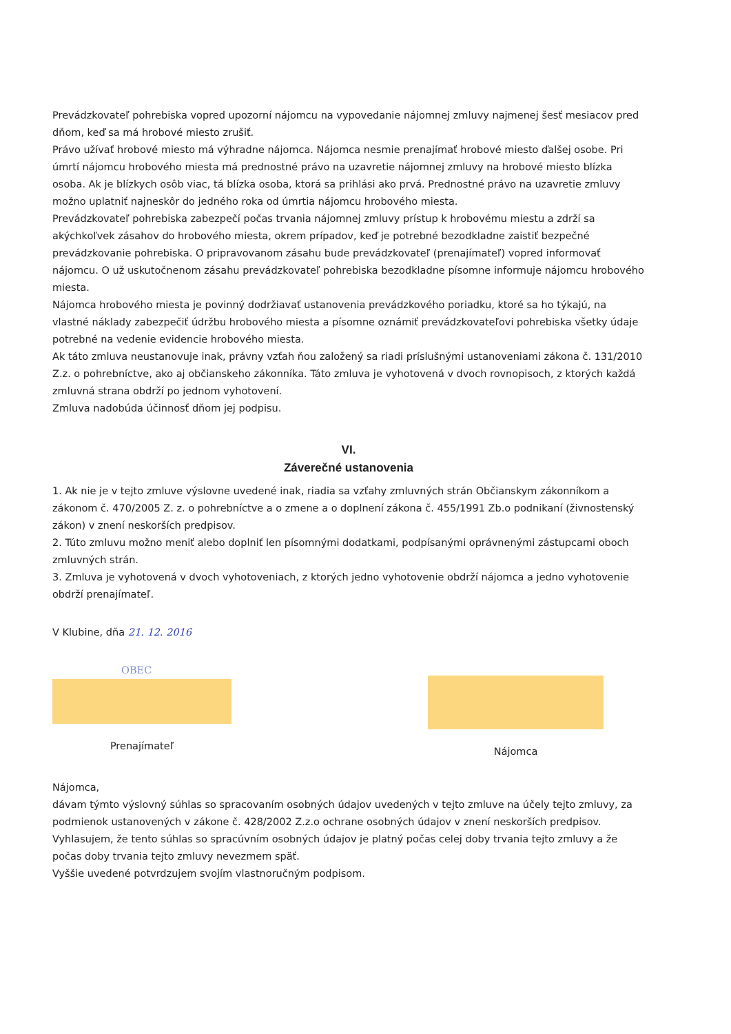Prevádzkovateľ pohrebiska vopred upozorní nájomcu na vypovedanie nájomnej zmluvy najmenej šesť mesiacov pred dňom, keď sa má hrobové miesto zrušiť.
Právo užívať hrobové miesto má výhradne nájomca. Nájomca nesmie prenajímať hrobové miesto ďalšej osobe. Pri úmrtí nájomcu hrobového miesta má prednostné právo na uzavretie nájomnej zmluvy na hrobové miesto blízka osoba. Ak je blízkych osôb viac, tá blízka osoba, ktorá sa prihlási ako prvá. Prednostné právo na uzavretie zmluvy možno uplatniť najneskôr do jedného roka od úmrtia nájomcu hrobového miesta.
Prevádzkovateľ pohrebiska zabezpečí počas trvania nájomnej zmluvy prístup k hrobovému miestu a zdrží sa akýchkoľvek zásahov do hrobového miesta, okrem prípadov, keď je potrebné bezodkladne zaistiť bezpečné prevádzkovanie pohrebiska. O pripravovanom zásahu bude prevádzkovateľ (prenajímateľ) vopred informovať nájomcu. O už uskutočnenom zásahu prevádzkovateľ pohrebiska bezodkladne písomne informuje nájomcu hrobového miesta.
Nájomca hrobového miesta je povinný dodržiavať ustanovenia prevádzkového poriadku, ktoré sa ho týkajú, na vlastné náklady zabezpečiť údržbu hrobového miesta a písomne oznámiť prevádzkovateľovi pohrebiska všetky údaje potrebné na vedenie evidencie hrobového miesta.
Ak táto zmluva neustanovuje inak, právny vzťah ňou založený sa riadi príslušnými ustanoveniami zákona č. 131/2010 Z.z. o pohrebníctve, ako aj občianskeho zákonníka. Táto zmluva je vyhotovená v dvoch rovnopisoch, z ktorých každá zmluvná strana obdrží po jednom vyhotovení.
Zmluva nadobúda účinnosť dňom jej podpisu.
VI.
Záverečné ustanovenia
1. Ak nie je v tejto zmluve výslovne uvedené inak, riadia sa vzťahy zmluvných strán Občianskym zákonníkom a zákonom č. 470/2005 Z. z. o pohrebníctve a o zmene a o doplnení zákona č. 455/1991 Zb.o podnikaní (živnostenský zákon) v znení neskorších predpisov.
2. Túto zmluvu možno meniť alebo doplniť len písomnými dodatkami, podpísanými oprávnenými zástupcami oboch zmluvných strán.
3. Zmluva je vyhotovená v dvoch vyhotoveniach, z ktorých jedno vyhotovenie obdrží nájomca a jedno vyhotovenie obdrží prenajímateľ.
V Klubine, dňa 21. 12. 2016
OBEC
Prenajímateľ
Nájomca
Nájomca,
dávam týmto výslovný súhlas so spracovaním osobných údajov uvedených v tejto zmluve na účely tejto zmluvy, za podmienok ustanovených v zákone č. 428/2002 Z.z.o ochrane osobných údajov v znení neskorších predpisov.
Vyhlasujem, že tento súhlas so spracúvním osobných údajov je platný počas celej doby trvania tejto zmluvy a že počas doby trvania tejto zmluvy nevezmem späť.
Vyššie uvedené potvrdzujem svojím vlastnoručným podpisom.